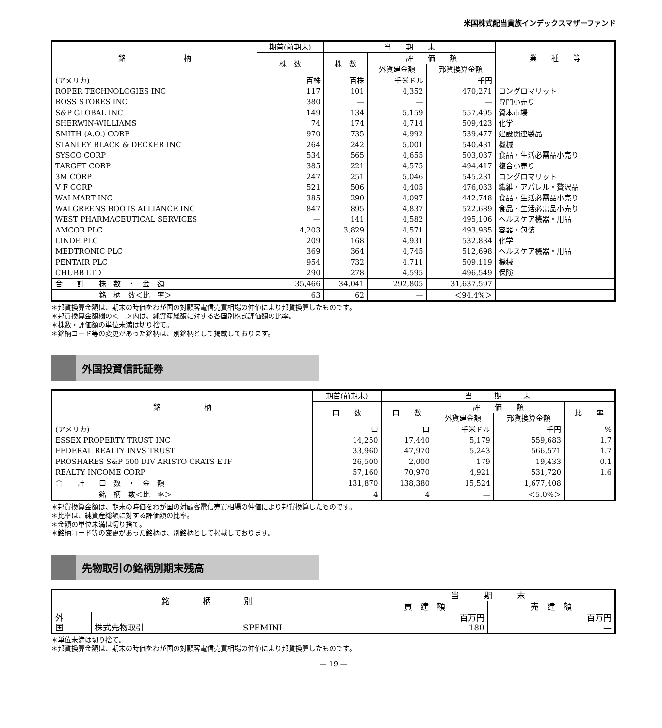米国株式配当貴族インデックスマザーファンド
| 銘 柄 | 期首(前期末) | 当 期 末 | | | 業 種 等 |
| --- | --- | --- | --- | --- | --- |
| | 株 数 | 株 数 | 評 価 額 | | |
| | | | 外貨建金額 | 邦貨換算金額 | |
| (アメリカ) | 百株 | 百株 | 千米ドル | 千円 | |
| ROPER TECHNOLOGIES INC | 117 | 101 | 4,352 | 470,271 | コングロマリット |
| ROSS STORES INC | 380 | — | — | — | 専門小売り |
| S&P GLOBAL INC | 149 | 134 | 5,159 | 557,495 | 資本市場 |
| SHERWIN-WILLIAMS | 74 | 174 | 4,714 | 509,423 | 化学 |
| SMITH (A.O.) CORP | 970 | 735 | 4,992 | 539,477 | 建設関連製品 |
| STANLEY BLACK & DECKER INC | 264 | 242 | 5,001 | 540,431 | 機械 |
| SYSCO CORP | 534 | 565 | 4,655 | 503,037 | 食品・生活必需品小売り |
| TARGET CORP | 385 | 221 | 4,575 | 494,417 | 複合小売り |
| 3M CORP | 247 | 251 | 5,046 | 545,231 | コングロマリット |
| V F CORP | 521 | 506 | 4,405 | 476,033 | 繊維・アパレル・贅沢品 |
| WALMART INC | 385 | 290 | 4,097 | 442,748 | 食品・生活必需品小売り |
| WALGREENS BOOTS ALLIANCE INC | 847 | 895 | 4,837 | 522,689 | 食品・生活必需品小売り |
| WEST PHARMACEUTICAL SERVICES | — | 141 | 4,582 | 495,106 | ヘルスケア機器・用品 |
| AMCOR PLC | 4,203 | 3,829 | 4,571 | 493,985 | 容器・包装 |
| LINDE PLC | 209 | 168 | 4,931 | 532,834 | 化学 |
| MEDTRONIC PLC | 369 | 364 | 4,745 | 512,698 | ヘルスケア機器・用品 |
| PENTAIR PLC | 954 | 732 | 4,711 | 509,119 | 機械 |
| CHUBB LTD | 290 | 278 | 4,595 | 496,549 | 保険 |
| 合 計 株 数 ・ 金 額 | 35,466 | 34,041 | 292,805 | 31,637,597 | |
| 銘 柄 数＜比 率＞ | 63 | 62 | — | ＜94.4%＞ | |
＊邦貨換算金額は、期末の時価をわが国の対顧客電信売買相場の仲値により邦貨換算したものです。
＊邦貨換算金額欄の＜　＞内は、純資産総額に対する各国別株式評価額の比率。
＊株数・評価額の単位未満は切り捨て。
＊銘柄コード等の変更があった銘柄は、別銘柄として掲載しております。
外国投資信託証券
| 銘 柄 | 期首(前期末) | 当 期 末 | | | |
| --- | --- | --- | --- | --- | --- |
| | 口 数 | 口 数 | 評 価 額 | | 比 率 |
| | | | 外貨建金額 | 邦貨換算金額 | |
| (アメリカ) | 口 | 口 | 千米ドル | 千円 | % |
| ESSEX PROPERTY TRUST INC | 14,250 | 17,440 | 5,179 | 559,683 | 1.7 |
| FEDERAL REALTY INVS TRUST | 33,960 | 47,970 | 5,243 | 566,571 | 1.7 |
| PROSHARES S&P 500 DIV ARISTO CRATS ETF | 26,500 | 2,000 | 179 | 19,433 | 0.1 |
| REALTY INCOME CORP | 57,160 | 70,970 | 4,921 | 531,720 | 1.6 |
| 合 計 口 数 ・ 金 額 | 131,870 | 138,380 | 15,524 | 1,677,408 | |
| 銘 柄 数＜比 率＞ | 4 | 4 | — | ＜5.0%＞ | |
＊邦貨換算金額は、期末の時価をわが国の対顧客電信売買相場の仲値により邦貨換算したものです。
＊比率は、純資産総額に対する評価額の比率。
＊金額の単位未満は切り捨て。
＊銘柄コード等の変更があった銘柄は、別銘柄として掲載しております。
先物取引の銘柄別期末残高
| 銘 柄 別 | | | 当 期 末 | |
| --- | --- | --- | --- | --- |
| | | | 買 建 額 | 売 建 額 |
| 外 国 | 株式先物取引 | SPEMINI | 百万円 180 | 百万円 — |
＊単位未満は切り捨て。
＊邦貨換算金額は、期末の時価をわが国の対顧客電信売買相場の仲値により邦貨換算したものです。
— 19 —